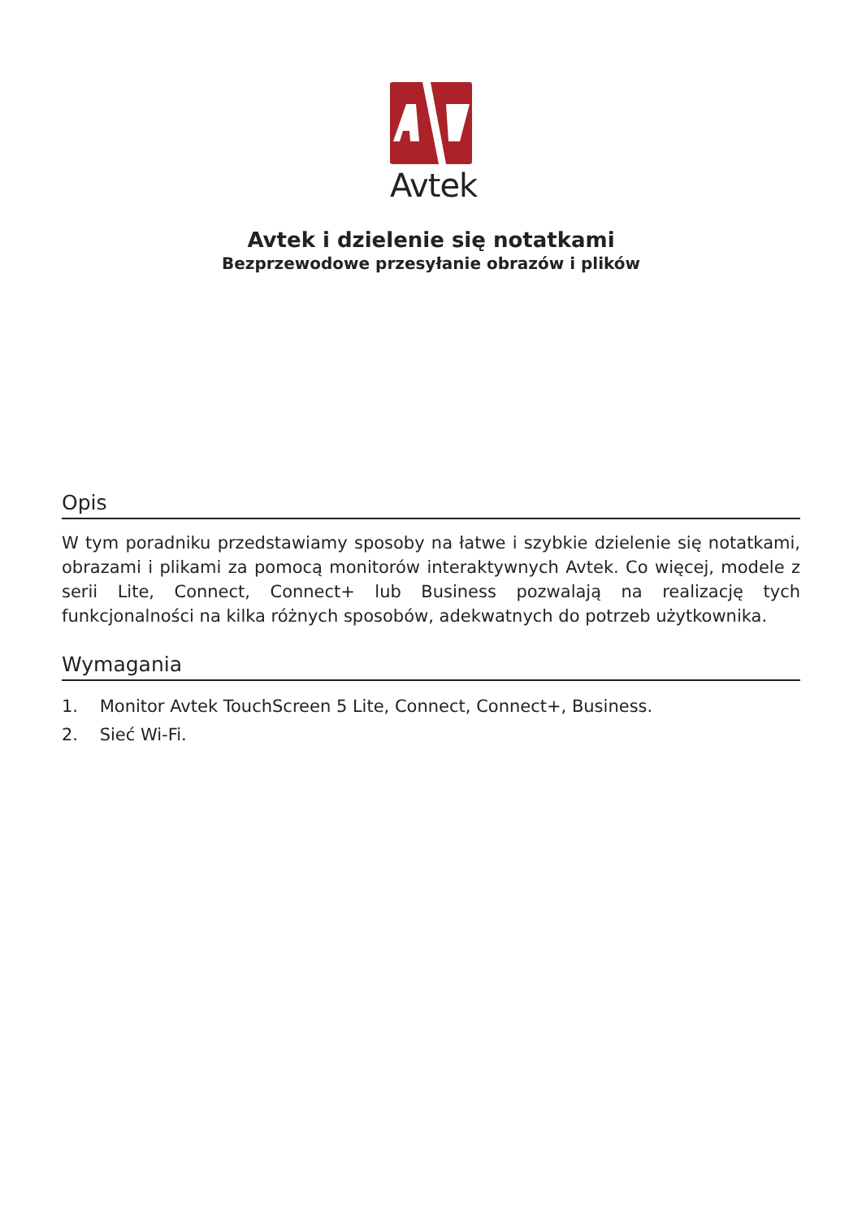Avtek
Avtek i dzielenie się notatkami
Bezprzewodowe przesyłanie obrazów i plików
Opis
W tym poradniku przedstawiamy sposoby na łatwe i szybkie dzielenie się notatkami, obrazami i plikami za pomocą monitorów interaktywnych Avtek. Co więcej, modele z serii Lite, Connect, Connect+ lub Business pozwalają na realizację tych funkcjonalności na kilka różnych sposobów, adekwatnych do potrzeb użytkownika.
Wymagania
1. Monitor Avtek TouchScreen 5 Lite, Connect, Connect+, Business.
2. Sieć Wi-Fi.